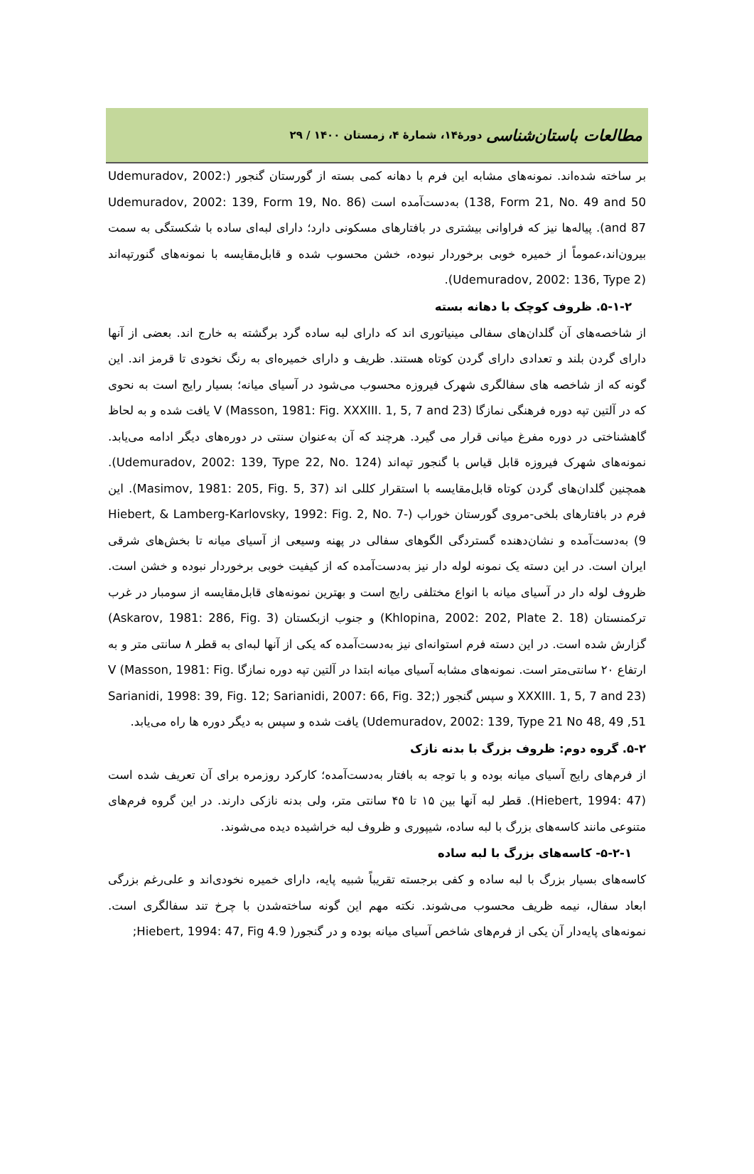مطالعات باستان‌شناسی دورۀ۱۴، شمارۀ ۴، زمستان ۱۴۰۰ / ۲۹
بر ساخته شده‌اند. نمونه‌های مشابه این فرم با دهانه کمی بسته از گورستان گنجور (Udemuradov, 2002: 138, Form 21, No. 49 and 50) به‌دست‌آمده است (Udemuradov, 2002: 139, Form 19, No. 86 and 87). پیاله‌ها نیز که فراوانی بیشتری در بافتارهای مسکونی دارد؛ دارای لبه‌ای ساده با شکستگی به سمت بیرون‌اند،عموماً از خمیره خوبی برخوردار نبوده، خشن محسوب شده و قابل‌مقایسه با نمونه‌های گنورتپه‌اند (Udemuradov, 2002: 136, Type 2).
۵-۱-۲. ظروف کوچک با دهانه بسته
از شاخصه‌های آن گلدان‌های سفالی مینیاتوری اند که دارای لبه ساده گرد برگشته به خارج اند. بعضی از آنها دارای گردن بلند و تعدادی دارای گردن کوتاه هستند. ظریف و دارای خمیره‌ای به رنگ نخودی تا قرمز اند. این گونه که از شاخصه های سفالگری شهرک فیروزه محسوب می‌شود در آسیای میانه؛ بسیار رایج است به نحوی که در آلتین تپه دوره فرهنگی نمازگا V (Masson, 1981: Fig. XXXIII. 1, 5, 7 and 23) یافت شده و به لحاظ گاهشناختی در دوره مفرغ میانی قرار می گیرد. هرچند که آن به‌عنوان سنتی در دوره‌های دیگر ادامه می‌یابد. نمونه‌های شهرک فیروزه قابل قیاس با گنجور تپه‌اند (Udemuradov, 2002: 139, Type 22, No. 124). همچنین گلدان‌های گردن کوتاه قابل‌مقایسه با استقرار کللی اند (Masimov, 1981: 205, Fig. 5, 37). این فرم در بافتارهای بلخی-مروی گورستان خوراب (Hiebert, & Lamberg-Karlovsky, 1992: Fig. 2, No. 7-9) به‌دست‌آمده و نشان‌دهنده گستردگی الگوهای سفالی در پهنه وسیعی از آسیای میانه تا بخش‌های شرقی ایران است. در این دسته یک نمونه لوله دار نیز به‌دست‌آمده که از کیفیت خوبی برخوردار نبوده و خشن است. ظروف لوله دار در آسیای میانه با انواع مختلفی رایج است و بهترین نمونه‌های قابل‌مقایسه از سومبار در غرب ترکمنستان (Khlopina, 2002: 202, Plate 2. 18) و جنوب ازبکستان (Askarov, 1981: 286, Fig. 3) گزارش شده است. در این دسته فرم استوانه‌ای نیز به‌دست‌آمده که یکی از آنها لبه‌ای به قطر ۸ سانتی متر و به ارتفاع ۲۰ سانتی‌متر است. نمونه‌های مشابه آسیای میانه ابتدا در آلتین تپه دوره نمازگا V (Masson, 1981: Fig. XXXIII. 1, 5, 7 and 23) و سپس گنجور (Sarianidi, 1998: 39, Fig. 12; Sarianidi, 2007: 66, Fig. 32; Udemuradov, 2002: 139, Type 21 No 48, 49 ,51) یافت شده و سپس به دیگر دوره ها راه می‌یابد.
۵-۲. گروه دوم: ظروف بزرگ با بدنه نازک
از فرم‌های رایج آسیای میانه بوده و با توجه به بافتار به‌دست‌آمده؛ کارکرد روزمره برای آن تعریف شده است (Hiebert, 1994: 47). قطر لبه آنها بین ۱۵ تا ۴۵ سانتی متر، ولی بدنه نازکی دارند. در این گروه فرم‌های متنوعی مانند کاسه‌های بزرگ با لبه ساده، شیپوری و ظروف لبه خراشیده دیده می‌شوند.
۵-۲-۱- کاسه‌های بزرگ با لبه ساده
کاسه‌های بسیار بزرگ با لبه ساده و کفی برجسته تقریباً شبیه پایه، دارای خمیره نخودی‌اند و علی‌رغم بزرگی ابعاد سفال، نیمه ظریف محسوب می‌شوند. نکته مهم این گونه ساخته‌شدن با چرخ تند سفالگری است. نمونه‌های پایه‌دار آن یکی از فرم‌های شاخص آسیای میانه بوده و در گنجور( Hiebert, 1994: 47, Fig 4.9;